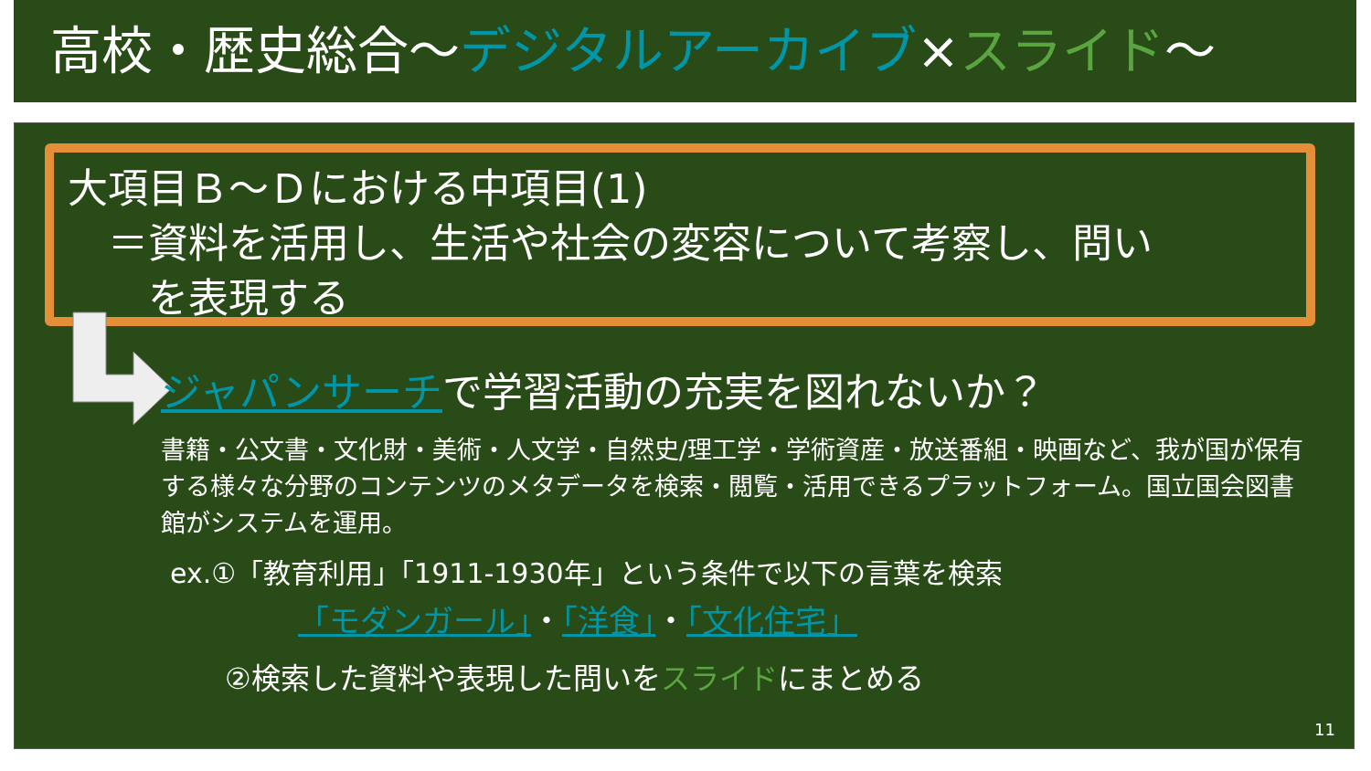高校・歴史総合～デジタルアーカイブ×スライド～
大項目Ｂ～Ｄにおける中項目(1)
　＝資料を活用し、生活や社会の変容について考察し、問い
　　を表現する
ジャパンサーチで学習活動の充実を図れないか？
書籍・公文書・文化財・美術・人文学・自然史/理工学・学術資産・放送番組・映画など、我が国が保有する様々な分野のコンテンツのメタデータを検索・閲覧・活用できるプラットフォーム。国立国会図書館がシステムを運用。
ex.①「教育利用」「1911-1930年」という条件で以下の言葉を検索
「モダンガール」・「洋食」・「文化住宅」
②検索した資料や表現した問いをスライドにまとめる
11